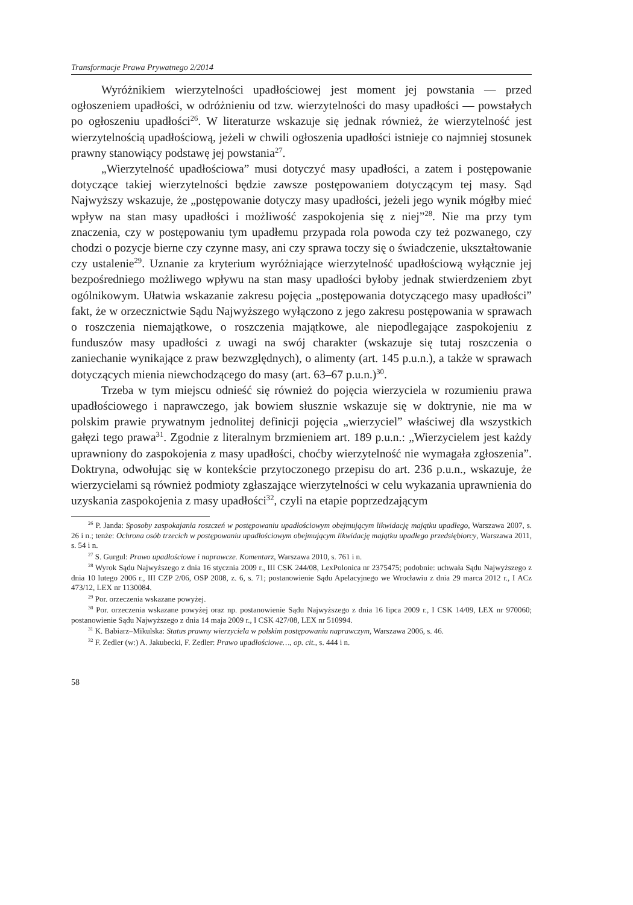Transformacje Prawa Prywatnego 2/2014
Wyróżnikiem wierzytelności upadłościowej jest moment jej powstania — przed ogłoszeniem upadłości, w odróżnieniu od tzw. wierzytelności do masy upadłości — powstałych po ogłoszeniu upadłości<sup>26</sup>. W literaturze wskazuje się jednak również, że wierzytelność jest wierzytelnością upadłościową, jeżeli w chwili ogłoszenia upadłości istnieje co najmniej stosunek prawny stanowiący podstawę jej powstania<sup>27</sup>.
„Wierzytelność upadłościowa” musi dotyczyć masy upadłości, a zatem i postępowanie dotyczące takiej wierzytelności będzie zawsze postępowaniem dotyczącym tej masy. Sąd Najwyższy wskazuje, że „postępowanie dotyczy masy upadłości, jeżeli jego wynik mógłby mieć wpływ na stan masy upadłości i możliwość zaspokojenia się z niej”<sup>28</sup>. Nie ma przy tym znaczenia, czy w postępowaniu tym upadłemu przypada rola powoda czy też pozwanego, czy chodzi o pozycje bierne czy czynne masy, ani czy sprawa toczy się o świadczenie, ukształtowanie czy ustalenie<sup>29</sup>. Uznanie za kryterium wyróżniające wierzytelność upadłościową wyłącznie jej bezpośredniego możliwego wpływu na stan masy upadłości byłoby jednak stwierdzeniem zbyt ogólnikowym. Ułatwia wskazanie zakresu pojęcia „postępowania dotyczącego masy upadłości” fakt, że w orzecznictwie Sądu Najwyższego wyłączono z jego zakresu postępowania w sprawach o roszczenia niemajątkowe, o roszczenia majątkowe, ale niepodlegające zaspokojeniu z funduszów masy upadłości z uwagi na swój charakter (wskazuje się tutaj roszczenia o zaniechanie wynikające z praw bezwzględnych), o alimenty (art. 145 p.u.n.), a także w sprawach dotyczących mienia niewchodzącego do masy (art. 63–67 p.u.n.)<sup>30</sup>.
Trzeba w tym miejscu odnieść się również do pojęcia wierzyciela w rozumieniu prawa upadłościowego i naprawczego, jak bowiem słusznie wskazuje się w doktrynie, nie ma w polskim prawie prywatnym jednolitej definicji pojęcia „wierzyciel” właściwej dla wszystkich gałęzi tego prawa<sup>31</sup>. Zgodnie z literalnym brzmieniem art. 189 p.u.n.: „Wierzycielem jest każdy uprawniony do zaspokojenia z masy upadłości, choćby wierzytelność nie wymagała zgłoszenia”. Doktryna, odwołując się w kontekście przytoczonego przepisu do art. 236 p.u.n., wskazuje, że wierzycielami są również podmioty zgłaszające wierzytelności w celu wykazania uprawnienia do uzyskania zaspokojenia z masy upadłości<sup>32</sup>, czyli na etapie poprzedzającym
<sup>26</sup> P. Janda: Sposoby zaspokajania roszczeń w postępowaniu upadłościowym obejmującym likwidację majątku upadłego, Warszawa 2007, s. 26 i n.; tenże: Ochrona osób trzecich w postępowaniu upadłościowym obejmującym likwidację majątku upadłego przedsiębiorcy, Warszawa 2011, s. 54 i n.
<sup>27</sup> S. Gurgul: Prawo upadłościowe i naprawcze. Komentarz, Warszawa 2010, s. 761 i n.
<sup>28</sup> Wyrok Sądu Najwyższego z dnia 16 stycznia 2009 r., III CSK 244/08, LexPolonica nr 2375475; podobnie: uchwała Sądu Najwyższego z dnia 10 lutego 2006 r., III CZP 2/06, OSP 2008, z. 6, s. 71; postanowienie Sądu Apelacyjnego we Wrocławiu z dnia 29 marca 2012 r., I ACz 473/12, LEX nr 1130084.
<sup>29</sup> Por. orzeczenia wskazane powyżej.
<sup>30</sup> Por. orzeczenia wskazane powyżej oraz np. postanowienie Sądu Najwyższego z dnia 16 lipca 2009 r., I CSK 14/09, LEX nr 970060; postanowienie Sądu Najwyższego z dnia 14 maja 2009 r., I CSK 427/08, LEX nr 510994.
<sup>31</sup> K. Babiarz–Mikulska: Status prawny wierzyciela w polskim postępowaniu naprawczym, Warszawa 2006, s. 46.
<sup>32</sup> F. Zedler (w:) A. Jakubecki, F. Zedler: Prawo upadłościowe…, op. cit., s. 444 i n.
58